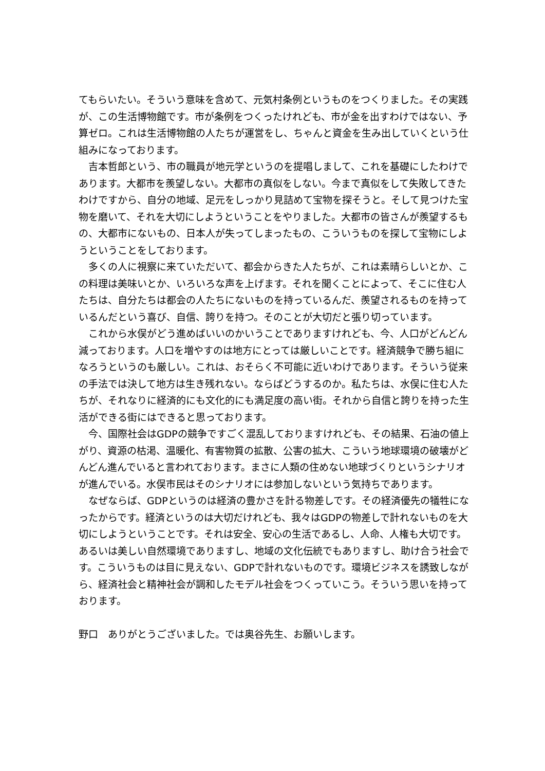てもらいたい。そういう意味を含めて、元気村条例というものをつくりました。その実践が、この生活博物館です。市が条例をつくったけれども、市が金を出すわけではない、予算ゼロ。これは生活博物館の人たちが運営をし、ちゃんと資金を生み出していくという仕組みになっております。
吉本哲郎という、市の職員が地元学というのを提唱しまして、これを基礎にしたわけであります。大都市を羨望しない。大都市の真似をしない。今まで真似をして失敗してきたわけですから、自分の地域、足元をしっかり見詰めて宝物を探そうと。そして見つけた宝物を磨いて、それを大切にしようということをやりました。大都市の皆さんが羨望するもの、大都市にないもの、日本人が失ってしまったもの、こういうものを探して宝物にしようということをしております。
多くの人に視察に来ていただいて、都会からきた人たちが、これは素晴らしいとか、この料理は美味いとか、いろいろな声を上げます。それを聞くことによって、そこに住む人たちは、自分たちは都会の人たちにないものを持っているんだ、羨望されるものを持っているんだという喜び、自信、誇りを持つ。そのことが大切だと張り切っています。
これから水俣がどう進めばいいのかいうことでありますけれども、今、人口がどんどん減っております。人口を増やすのは地方にとっては厳しいことです。経済競争で勝ち組になろうというのも厳しい。これは、おそらく不可能に近いわけであります。そういう従来の手法では決して地方は生き残れない。ならばどうするのか。私たちは、水俣に住む人たちが、それなりに経済的にも文化的にも満足度の高い街。それから自信と誇りを持った生活ができる街にはできると思っております。
今、国際社会はGDPの競争ですごく混乱しておりますけれども、その結果、石油の値上がり、資源の枯渇、温暖化、有害物質の拡散、公害の拡大、こういう地球環境の破壊がどんどん進んでいると言われております。まさに人類の住めない地球づくりというシナリオが進んでいる。水俣市民はそのシナリオには参加しないという気持ちであります。
なぜならば、GDPというのは経済の豊かさを計る物差しです。その経済優先の犠牲になったからです。経済というのは大切だけれども、我々はGDPの物差しで計れないものを大切にしようということです。それは安全、安心の生活であるし、人命、人権も大切です。あるいは美しい自然環境でありますし、地域の文化伝統でもありますし、助け合う社会です。こういうものは目に見えない、GDPで計れないものです。環境ビジネスを誘致しながら、経済社会と精神社会が調和したモデル社会をつくっていこう。そういう思いを持っております。
野口　ありがとうございました。では奥谷先生、お願いします。